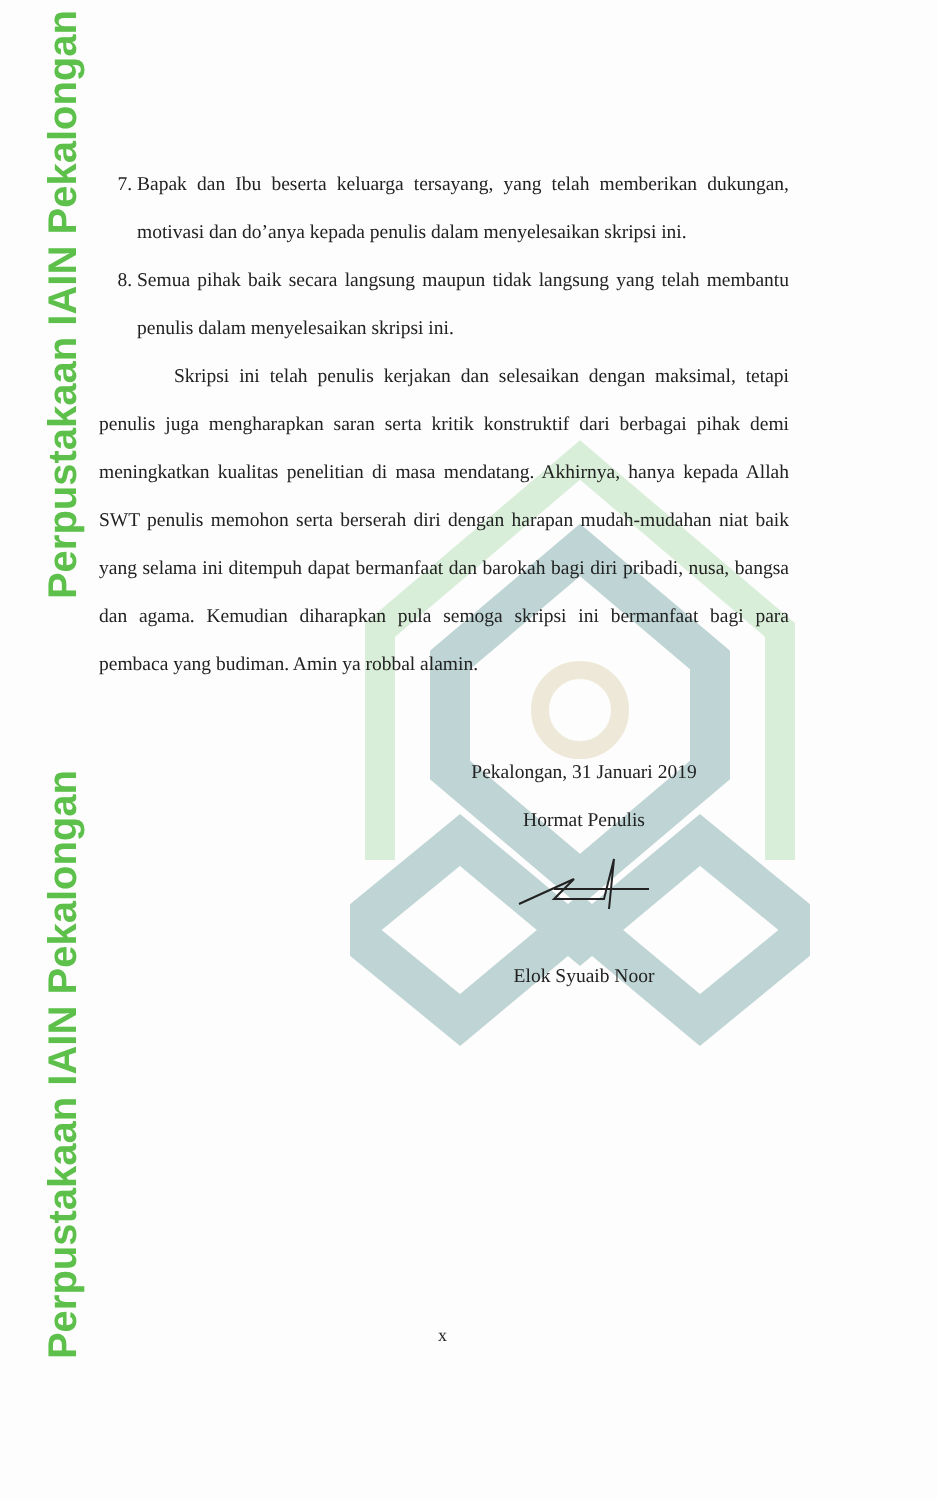Perpustakaan IAIN Pekalongan
Perpustakaan IAIN Pekalongan
7. Bapak dan Ibu beserta keluarga tersayang, yang telah memberikan dukungan, motivasi dan do’anya kepada penulis dalam menyelesaikan skripsi ini.
8. Semua pihak baik secara langsung maupun tidak langsung yang telah membantu penulis dalam menyelesaikan skripsi ini.
Skripsi ini telah penulis kerjakan dan selesaikan dengan maksimal, tetapi penulis juga mengharapkan saran serta kritik konstruktif dari berbagai pihak demi meningkatkan kualitas penelitian di masa mendatang. Akhirnya, hanya kepada Allah SWT penulis memohon serta berserah diri dengan harapan mudah-mudahan niat baik yang selama ini ditempuh dapat bermanfaat dan barokah bagi diri pribadi, nusa, bangsa dan agama. Kemudian diharapkan pula semoga skripsi ini bermanfaat bagi para pembaca yang budiman. Amin ya robbal alamin.
Pekalongan, 31 Januari 2019
Hormat Penulis
Elok Syuaib Noor
x